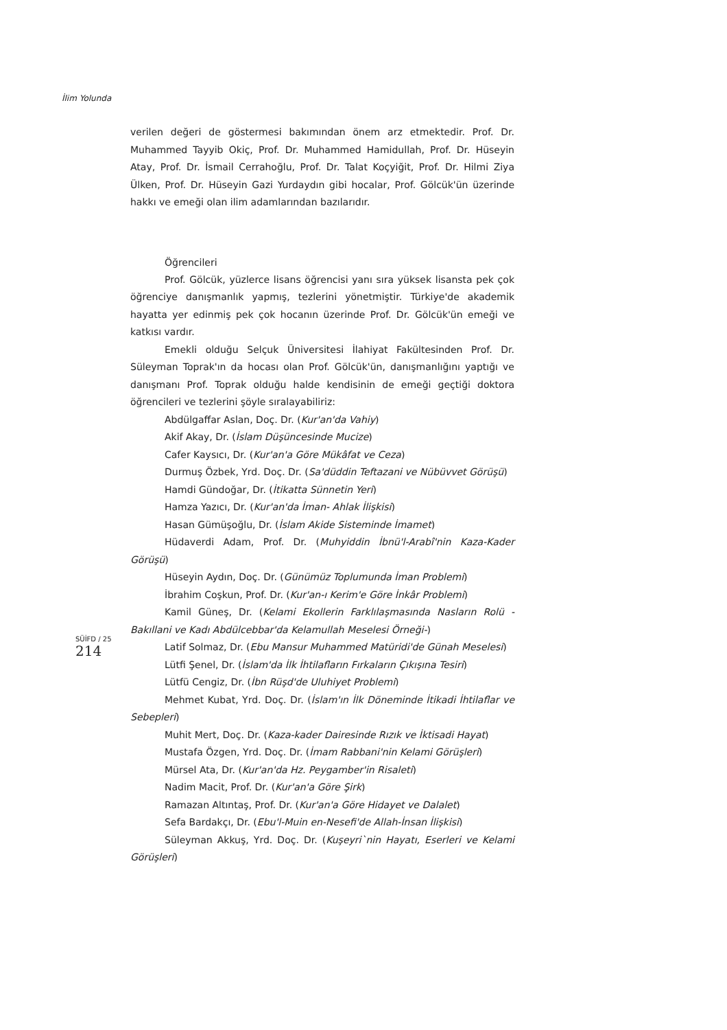İlim Yolunda
verilen değeri de göstermesi bakımından önem arz etmektedir. Prof. Dr. Muhammed Tayyib Okiç, Prof. Dr. Muhammed Hamidullah, Prof. Dr. Hüseyin Atay, Prof. Dr. İsmail Cerrahoğlu, Prof. Dr. Talat Koçyiğit, Prof. Dr. Hilmi Ziya Ülken, Prof. Dr. Hüseyin Gazi Yurdaydın gibi hocalar, Prof. Gölcük'ün üzerinde hakkı ve emeği olan ilim adamlarından bazılarıdır.
Öğrencileri
Prof. Gölcük, yüzlerce lisans öğrencisi yanı sıra yüksek lisansta pek çok öğrenciye danışmanlık yapmış, tezlerini yönetmiştir. Türkiye'de akademik hayatta yer edinmiş pek çok hocanın üzerinde Prof. Dr. Gölcük'ün emeği ve katkısı vardır.
Emekli olduğu Selçuk Üniversitesi İlahiyat Fakültesinden Prof. Dr. Süleyman Toprak'ın da hocası olan Prof. Gölcük'ün, danışmanlığını yaptığı ve danışmanı Prof. Toprak olduğu halde kendisinin de emeği geçtiği doktora öğrencileri ve tezlerini şöyle sıralayabiliriz:
Abdülgaffar Aslan, Doç. Dr. (Kur'an'da Vahiy)
Akif Akay, Dr. (İslam Düşüncesinde Mucize)
Cafer Kaysıcı, Dr. (Kur'an'a Göre Mükâfat ve Ceza)
Durmuş Özbek, Yrd. Doç. Dr. (Sa'düddin Teftazani ve Nübüvvet Görüşü)
Hamdi Gündoğar, Dr. (İtikatta Sünnetin Yeri)
Hamza Yazıcı, Dr. (Kur'an'da İman- Ahlak İlişkisi)
Hasan Gümüşoğlu, Dr. (İslam Akide Sisteminde İmamet)
Hüdaverdi Adam, Prof. Dr. (Muhyiddin İbnü'l-Arabî'nin Kaza-Kader Görüşü)
Hüseyin Aydın, Doç. Dr. (Günümüz Toplumunda İman Problemi)
İbrahim Coşkun, Prof. Dr. (Kur'an-ı Kerim'e Göre İnkâr Problemi)
Kamil Güneş, Dr. (Kelami Ekollerin Farklılaşmasında Nasların Rolü -Bakıllani ve Kadı Abdülcebbar'da Kelamullah Meselesi Örneği-)
Latif Solmaz, Dr. (Ebu Mansur Muhammed Matüridi'de Günah Meselesi)
Lütfi Şenel, Dr. (İslam'da İlk İhtilafların Fırkaların Çıkışına Tesiri)
Lütfü Cengiz, Dr. (İbn Rüşd'de Uluhiyet Problemi)
Mehmet Kubat, Yrd. Doç. Dr. (İslam'ın İlk Döneminde İtikadi İhtilaflar ve Sebepleri)
Muhit Mert, Doç. Dr. (Kaza-kader Dairesinde Rızık ve İktisadi Hayat)
Mustafa Özgen, Yrd. Doç. Dr. (İmam Rabbani'nin Kelami Görüşleri)
Mürsel Ata, Dr. (Kur'an'da Hz. Peygamber'in Risaleti)
Nadim Macit, Prof. Dr. (Kur'an'a Göre Şirk)
Ramazan Altıntaş, Prof. Dr. (Kur'an'a Göre Hidayet ve Dalalet)
Sefa Bardakçı, Dr. (Ebu'l-Muin en-Nesefi'de Allah-İnsan İlişkisi)
Süleyman Akkuş, Yrd. Doç. Dr. (Kuşeyri`nin Hayatı, Eserleri ve Kelami Görüşleri)
SÜİFD / 25
214